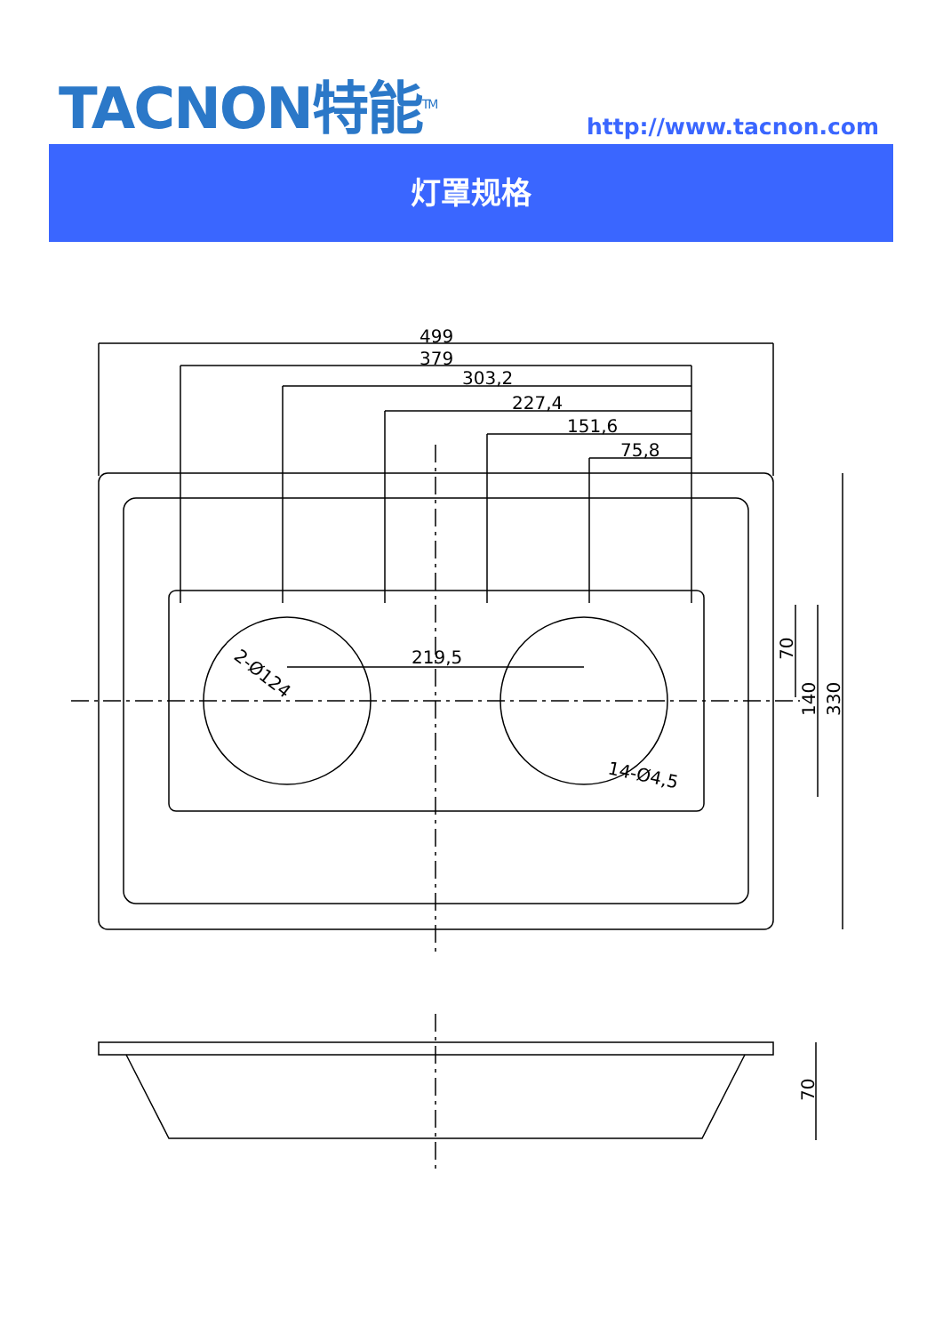TACNON特能<sup>TM</sup> http://www.tacnon.com
灯罩规格
499
379
303,2
227,4
151,6
75,8
219,5
2-Ø124
14-Ø4,5
70
140
330
70